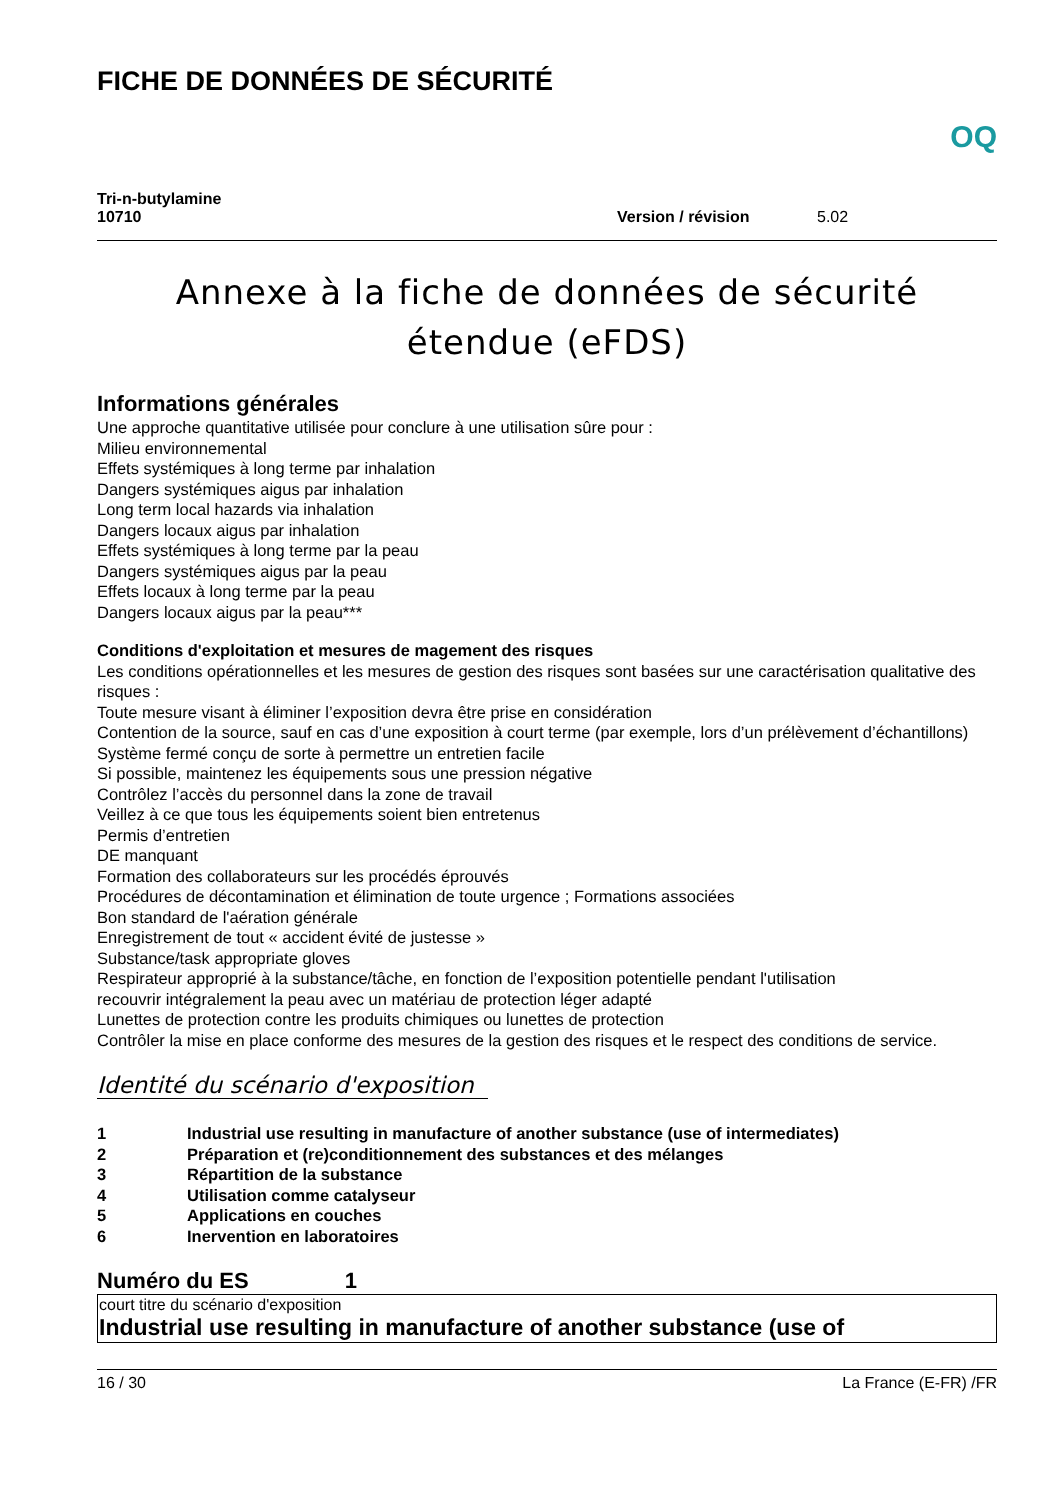FICHE DE DONNÉES DE SÉCURITÉ
OQ
Tri-n-butylamine
10710
Version / révision
5.02
Annexe à la fiche de données de sécurité étendue (eFDS)
Informations générales
Une approche quantitative utilisée pour conclure à une utilisation sûre pour :
Milieu environnemental
Effets systémiques à long terme par inhalation
Dangers systémiques aigus par inhalation
Long term local hazards via inhalation
Dangers locaux aigus par inhalation
Effets systémiques à long terme par la peau
Dangers systémiques aigus par la peau
Effets locaux à long terme par la peau
Dangers locaux aigus par la peau***
Conditions d'exploitation et mesures de magement des risques
Les conditions opérationnelles et les mesures de gestion des risques sont basées sur une caractérisation qualitative des risques :
Toute mesure visant à éliminer l’exposition devra être prise en considération
Contention de la source, sauf en cas d’une exposition à court terme (par exemple, lors d’un prélèvement d’échantillons)
Système fermé conçu de sorte à permettre un entretien facile
Si possible, maintenez les équipements sous une pression négative
Contrôlez l’accès du personnel dans la zone de travail
Veillez à ce que tous les équipements soient bien entretenus
Permis d’entretien
DE manquant
Formation des collaborateurs sur les procédés éprouvés
Procédures de décontamination et élimination de toute urgence ; Formations associées
Bon standard de l'aération générale
Enregistrement de tout « accident évité de justesse »
Substance/task appropriate gloves
Respirateur approprié à la substance/tâche, en fonction de l’exposition potentielle pendant l'utilisation
recouvrir intégralement la peau avec un matériau de protection léger adapté
Lunettes de protection contre les produits chimiques ou lunettes de protection
Contrôler la mise en place conforme des mesures de la gestion des risques et le respect des conditions de service.
Identité du scénario d'exposition
| 1 | Industrial use resulting in manufacture of another substance (use of intermediates) |
| 2 | Préparation et (re)conditionnement des substances et des mélanges |
| 3 | Répartition de la substance |
| 4 | Utilisation comme catalyseur |
| 5 | Applications en couches |
| 6 | Inervention en laboratoires |
Numéro du ES 1
court titre du scénario d'exposition
Industrial use resulting in manufacture of another substance (use of
16 / 30 La France (E-FR) /FR